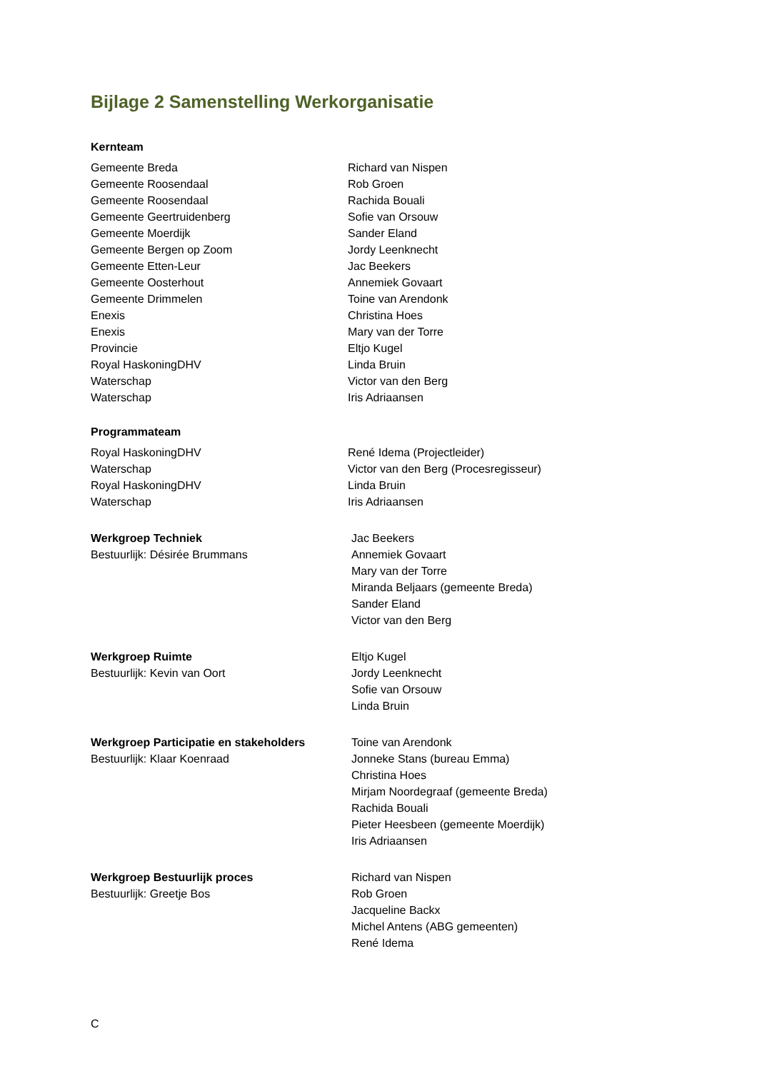Bijlage 2 Samenstelling Werkorganisatie
Kernteam
| Gemeente Breda | Richard van Nispen |
| Gemeente Roosendaal | Rob Groen |
| Gemeente Roosendaal | Rachida Bouali |
| Gemeente Geertruidenberg | Sofie van Orsouw |
| Gemeente Moerdijk | Sander Eland |
| Gemeente Bergen op Zoom | Jordy Leenknecht |
| Gemeente Etten-Leur | Jac Beekers |
| Gemeente Oosterhout | Annemiek Govaart |
| Gemeente Drimmelen | Toine van Arendonk |
| Enexis | Christina Hoes |
| Enexis | Mary van der Torre |
| Provincie | Eltjo Kugel |
| Royal HaskoningDHV | Linda Bruin |
| Waterschap | Victor van den Berg |
| Waterschap | Iris Adriaansen |
Programmateam
| Royal HaskoningDHV | René Idema (Projectleider) |
| Waterschap | Victor van den Berg (Procesregisseur) |
| Royal HaskoningDHV | Linda Bruin |
| Waterschap | Iris Adriaansen |
| Werkgroep Techniek Bestuurlijk: Désirée Brummans | Jac Beekers Annemiek Govaart Mary van der Torre Miranda Beljaars (gemeente Breda) Sander Eland Victor van den Berg |
| Werkgroep Ruimte Bestuurlijk: Kevin van Oort | Eltjo Kugel Jordy Leenknecht Sofie van Orsouw Linda Bruin |
| Werkgroep Participatie en stakeholders Bestuurlijk: Klaar Koenraad | Toine van Arendonk Jonneke Stans (bureau Emma) Christina Hoes Mirjam Noordegraaf (gemeente Breda) Rachida Bouali Pieter Heesbeen (gemeente Moerdijk) Iris Adriaansen |
| Werkgroep Bestuurlijk proces Bestuurlijk: Greetje Bos | Richard van Nispen Rob Groen Jacqueline Backx Michel Antens (ABG gemeenten) René Idema |
C